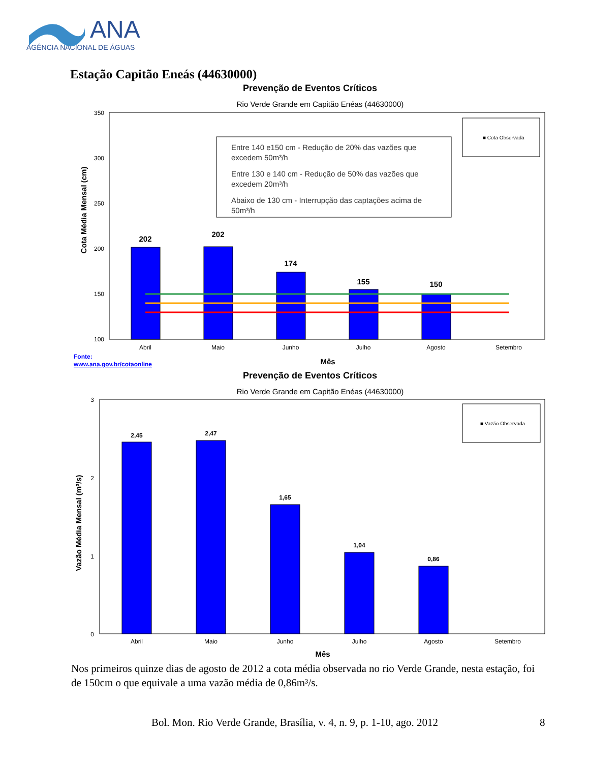ANA
AGÊNCIA NACIONAL DE ÁGUAS
Estação Capitão Eneás (44630000)
Prevenção de Eventos Críticos
Rio Verde Grande em Capitão Enéas (44630000)
Cota Média Mensal (cm)
350
300
250
200
150
100
202
202
174
155
150
Entre 140 e150 cm - Redução de 20% das vazões que
excedem 50m³/h
Entre 130 e 140 cm - Redução de 50% das vazões que
excedem 20m³/h
Abaixo de 130 cm - Interrupção das captações acima de
50m³/h
■ Cota Observada
Abril
Maio
Junho
Julho
Agosto
Setembro
Fonte:
www.ana.gov.br/cotaonline
Mês
Prevenção de Eventos Críticos
Rio Verde Grande em Capitão Enéas (44630000)
Vazão Média Mensal (m³/s)
3
2
1
0
2,45
2,47
1,65
1,04
0,86
■ Vazão Observada
Abril
Maio
Junho
Julho
Agosto
Setembro
Mês
Nos primeiros quinze dias de agosto de 2012 a cota média observada no rio Verde Grande, nesta estação, foi de 150cm o que equivale a uma vazão média de 0,86m³/s.
Bol. Mon. Rio Verde Grande, Brasília, v. 4, n. 9, p. 1-10, ago. 2012
8